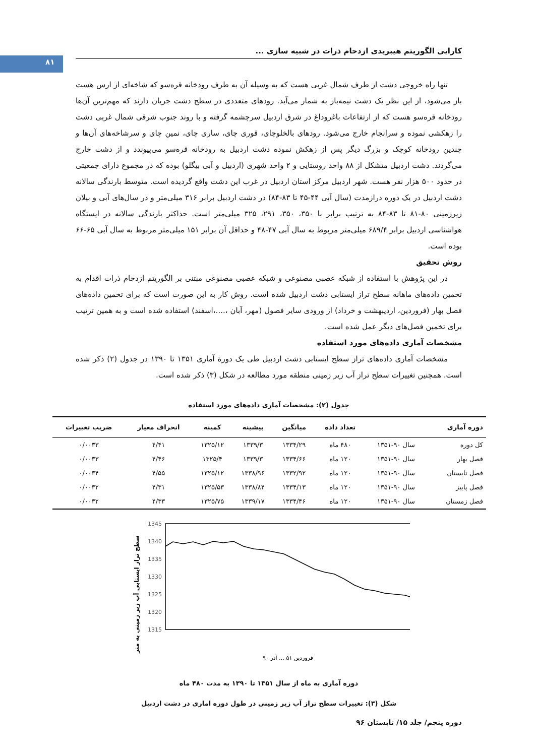۸۱
کارایی الگوریتم هیبریدی ازدحام ذرات در شبیه سازی ...
تنها راه خروجی دشت از طرف شمال غربی هست که به وسیله آن به طرف رودخانه قره‌سو که شاخه‌ای از ارس هست باز می‌شود، از این نظر یک دشت نیمه‌باز به شمار می‌آید. رودهای متعددی در سطح دشت جریان دارند که مهم‌ترین آن‌ها رودخانه قره‌سو هست که از ارتفاعات باغروداغ در شرق اردبیل سرچشمه گرفته و با روند جنوب شرقی شمال غربی دشت را زهکشی نموده و سرانجام خارج می‌شود. رودهای بالخلوچای، قوری چای، ساری چای، نمین چای و سرشاخه‌های آن‌ها و چندین رودخانه کوچک و بزرگ دیگر پس از زهکش نموده دشت اردبیل به رودخانه قره‌سو می‌پیوندد و از دشت خارج می‌گردند. دشت اردبیل متشکل از ۸۸ واحد روستایی و ۲ واحد شهری (اردبیل و آبی بیگلو) بوده که در مجموع دارای جمعیتی در حدود ۵۰۰ هزار نفر هست. شهر اردبیل مرکز استان اردبیل در غرب این دشت واقع گردیده است. متوسط بارندگی سالانه دشت اردبیل در یک دوره درازمدت (سال آبی ۴۴-۴۵ تا ۸۳-۸۴) در دشت اردبیل برابر ۳۱۶ میلی‌متر و در سال‌های آبی و بیلان زیرزمینی ۸۰-۸۱ تا ۸۳-۸۴ به ترتیب برابر با ۳۵۰، ۳۵۰، ۲۹۱، ۳۲۵ میلی‌متر است. حداکثر بارندگی سالانه در ایستگاه هواشناسی اردبیل برابر ۶۸۹/۴ میلی‌متر مربوط به سال آبی ۴۷-۴۸ و حداقل آن برابر ۱۵۱ میلی‌متر مربوط به سال آبی ۶۵-۶۶ بوده است.
روش تحقیق
در این پژوهش با استفاده از شبکه عصبی مصنوعی و شبکه عصبی مصنوعی مبتنی بر الگوریتم ازدحام ذرات اقدام به تخمین داده‌های ماهانه سطح تراز ایستابی دشت اردبیل شده است. روش کار به این صورت است که برای تخمین داده‌های فصل بهار (فروردین، اردیبهشت و خرداد) از ورودی سایر فصول (مهر، آبان ،....،اسفند) استفاده شده است و به همین ترتیب برای تخمین فصل‌های دیگر عمل شده است.
مشخصات آماری داده‌های مورد استفاده
مشخصات آماری داده‌های تراز سطح ایستابی دشت اردبیل طی یک دورهٔ آماری ۱۳۵۱ تا ۱۳۹۰ در جدول (۲) ذکر شده است. همچنین تغییرات سطح تراز آب زیر زمینی منطقه مورد مطالعه در شکل (۳) ذکر شده است.
جدول (۲): مشخصات آماری داده‌های مورد استفاده
| دوره آماری | | تعداد داده | میانگین | بیشینه | کمینه | انحراف معیار | ضریب تغییرات |
| --- | --- | --- | --- | --- | --- | --- | --- |
| کل دوره | سال ۹۰-۱۳۵۱ | ۴۸۰ ماه | ۱۳۳۴/۲۹ | ۱۳۳۹/۳ | ۱۳۲۵/۱۲ | ۴/۴۱ | ۰/۰۰۳۳ |
| فصل بهار | سال ۹۰-۱۳۵۱ | ۱۲۰ ماه | ۱۳۳۴/۶۶ | ۱۳۳۹/۳ | ۱۳۲۵/۴ | ۴/۴۶ | ۰/۰۰۳۳ |
| فصل تابستان | سال ۹۰-۱۳۵۱ | ۱۲۰ ماه | ۱۳۳۲/۹۲ | ۱۳۳۸/۹۶ | ۱۳۲۵/۱۲ | ۴/۵۵ | ۰/۰۰۳۴ |
| فصل پاییز | سال ۹۰-۱۳۵۱ | ۱۲۰ ماه | ۱۳۳۴/۱۳ | ۱۳۳۸/۸۴ | ۱۳۲۵/۵۳ | ۴/۳۱ | ۰/۰۰۳۲ |
| فصل زمستان | سال ۹۰-۱۳۵۱ | ۱۲۰ ماه | ۱۳۳۴/۴۶ | ۱۳۳۹/۱۷ | ۱۳۲۵/۷۵ | ۴/۳۳ | ۰/۰۰۳۲ |
سطح تراز ایستابی آب زیر زمینی به متر
1345
1340
1335
1330
1325
1320
1315
فروردین ۵۱ … آذر ۹۰
دوره آماری به ماه از سال ۱۳۵۱ تا ۱۳۹۰ به مدت ۴۸۰ ماه
شکل (۳): تغییرات سطح تراز آب زیر زمینی در طول دوره اماری در دشت اردبیل
دوره پنجم/ جلد ۱۵/ تابستان ۹۶